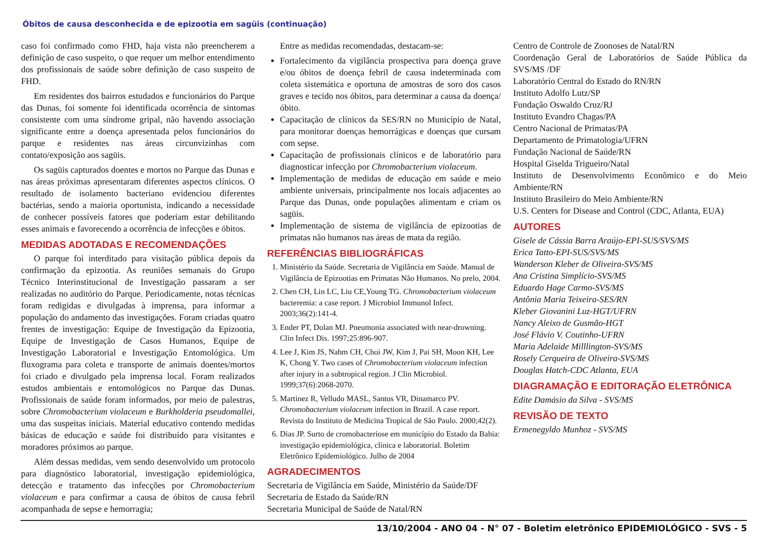Óbitos de causa desconhecida e de epizootia em sagüis (continuação)
caso foi confirmado como FHD, haja vista não preencherem a definição de caso suspeito, o que requer um melhor entendimento dos profissionais de saúde sobre definição de caso suspeito de FHD.
Em residentes dos bairros estudados e funcionários do Parque das Dunas, foi somente foi identificada ocorrência de sintomas consistente com uma síndrome gripal, não havendo associação significante entre a doença apresentada pelos funcionários do parque e residentes nas áreas circunvizinhas com contato/exposição aos sagüis.
Os sagüis capturados doentes e mortos no Parque das Dunas e nas áreas próximas apresentaram diferentes aspectos clínicos. O resultado de isolamento bacteriano evidenciou diferentes bactérias, sendo a maioria oportunista, indicando a necessidade de conhecer possíveis fatores que poderiam estar debilitando esses animais e favorecendo a ocorrência de infecções e óbitos.
MEDIDAS ADOTADAS E RECOMENDAÇÕES
O parque foi interditado para visitação pública depois da confirmação da epizootia. As reuniões semanais do Grupo Técnico Interinstitucional de Investigação passaram a ser realizadas no auditório do Parque. Periodicamente, notas técnicas foram redigidas e divulgadas à imprensa, para informar a população do andamento das investigações. Foram criadas quatro frentes de investigação: Equipe de Investigação da Epizootia, Equipe de Investigação de Casos Humanos, Equipe de Investigação Laboratorial e Investigação Entomológica. Um fluxograma para coleta e transporte de animais doentes/mortos foi criado e divulgado pela imprensa local. Foram realizados estudos ambientais e entomológicos no Parque das Dunas. Profissionais de saúde foram informados, por meio de palestras, sobre Chromobacterium violaceum e Burkholderia pseudomallei, uma das suspeitas iniciais. Material educativo contendo medidas básicas de educação e saúde foi distribuído para visitantes e moradores próximos ao parque.
Além dessas medidas, vem sendo desenvolvido um protocolo para diagnóstico laboratorial, investigação epidemiológica, detecção e tratamento das infecções por Chromobacterium violaceum e para confirmar a causa de óbitos de causa febril acompanhada de sepse e hemorragia;
Entre as medidas recomendadas, destacam-se:
Fortalecimento da vigilância prospectiva para doença grave e/ou óbitos de doença febril de causa indeterminada com coleta sistemática e oportuna de amostras de soro dos casos graves e tecido nos óbitos, para determinar a causa da doença/óbito.
Capacitação de clínicos da SES/RN no Município de Natal, para monitorar doenças hemorrágicas e doenças que cursam com sepse.
Capacitação de profissionais clínicos e de laboratório para diagnosticar infecção por Chromobacterium violaceum.
Implementação de medidas de educação em saúde e meio ambiente universais, principalmente nos locais adjacentes ao Parque das Dunas, onde populações alimentam e criam os sagüis.
Implementação de sistema de vigilância de epizootias de primatas não humanos nas áreas de mata da região.
REFERÊNCIAS BIBLIOGRÁFICAS
1. Ministério da Saúde. Secretaria de Vigilância em Saúde. Manual de Vigilância de Epizootias em Primatas Não Humanos. No prelo, 2004.
2. Chen CH, Lin LC, Liu CE,Young TG. Chromobacterium violaceum bacteremia: a case report. J Microbiol Immunol Infect. 2003;36(2):141-4.
3. Ender PT, Dolan MJ. Pneumonia associated with near-drowning. Clin Infect Dis. 1997;25:896-907.
4. Lee J, Kim JS, Nahm CH, Choi JW, Kim J, Pai SH, Moon KH, Lee K, Chong Y. Two cases of Chromobacterium violaceum infection after injury in a subtropical region. J Clin Microbiol. 1999;37(6):2068-2070.
5. Martinez R, Velludo MASL, Santos VR, Dinamarco PV. Chromobacterium violaceum infection in Brazil. A case report. Revista do Instituto de Medicina Tropical de São Paulo. 2000;42(2).
6. Dias JP. Surto de cromobacteriose em município do Estado da Bahia: investigação epidemiológica, clínica e laboratorial. Boletim Eletrônico Epidemiológico. Julho de 2004
AGRADECIMENTOS
Secretaria de Vigilância em Saúde, Ministério da Saúde/DF
Secretaria de Estado da Saúde/RN
Secretaria Municipal de Saúde de Natal/RN
Centro de Controle de Zoonoses de Natal/RN
Coordenação Geral de Laboratórios de Saúde Pública da SVS/MS /DF
Laboratório Central do Estado do RN/RN
Instituto Adolfo Lutz/SP
Fundação Oswaldo Cruz/RJ
Instituto Evandro Chagas/PA
Centro Nacional de Primatas/PA
Departamento de Primatologia/UFRN
Fundação Nacional de Saúde/RN
Hospital Giselda Trigueiro/Natal
Instituto de Desenvolvimento Econômico e do Meio Ambiente/RN
Instituto Brasileiro do Meio Ambiente/RN
U.S. Centers for Disease and Control (CDC, Atlanta, EUA)
AUTORES
Gisele de Cássia Barra Araújo-EPI-SUS/SVS/MS
Erica Tatto-EPI-SUS/SVS/MS
Wanderson Kleber de Oliveira-SVS/MS
Ana Cristina Simplício-SVS/MS
Eduardo Hage Carmo-SVS/MS
Antônia Maria Teixeira-SES/RN
Kleber Giovanini Luz-HGT/UFRN
Nancy Aleixo de Gusmão-HGT
José Flávio V. Coutinho-UFRN
Maria Adelaide Milllington-SVS/MS
Rosely Cerqueira de Oliveira-SVS/MS
Douglas Hatch-CDC Atlanta, EUA
DIAGRAMAÇÃO E EDITORAÇÃO ELETRÔNICA
Edite Damásio da Silva - SVS/MS
REVISÃO DE TEXTO
Ermenegyldo Munhoz - SVS/MS
13/10/2004 - ANO 04 - N° 07 - Boletim eletrônico EPIDEMIOLÓGICO - SVS - 5